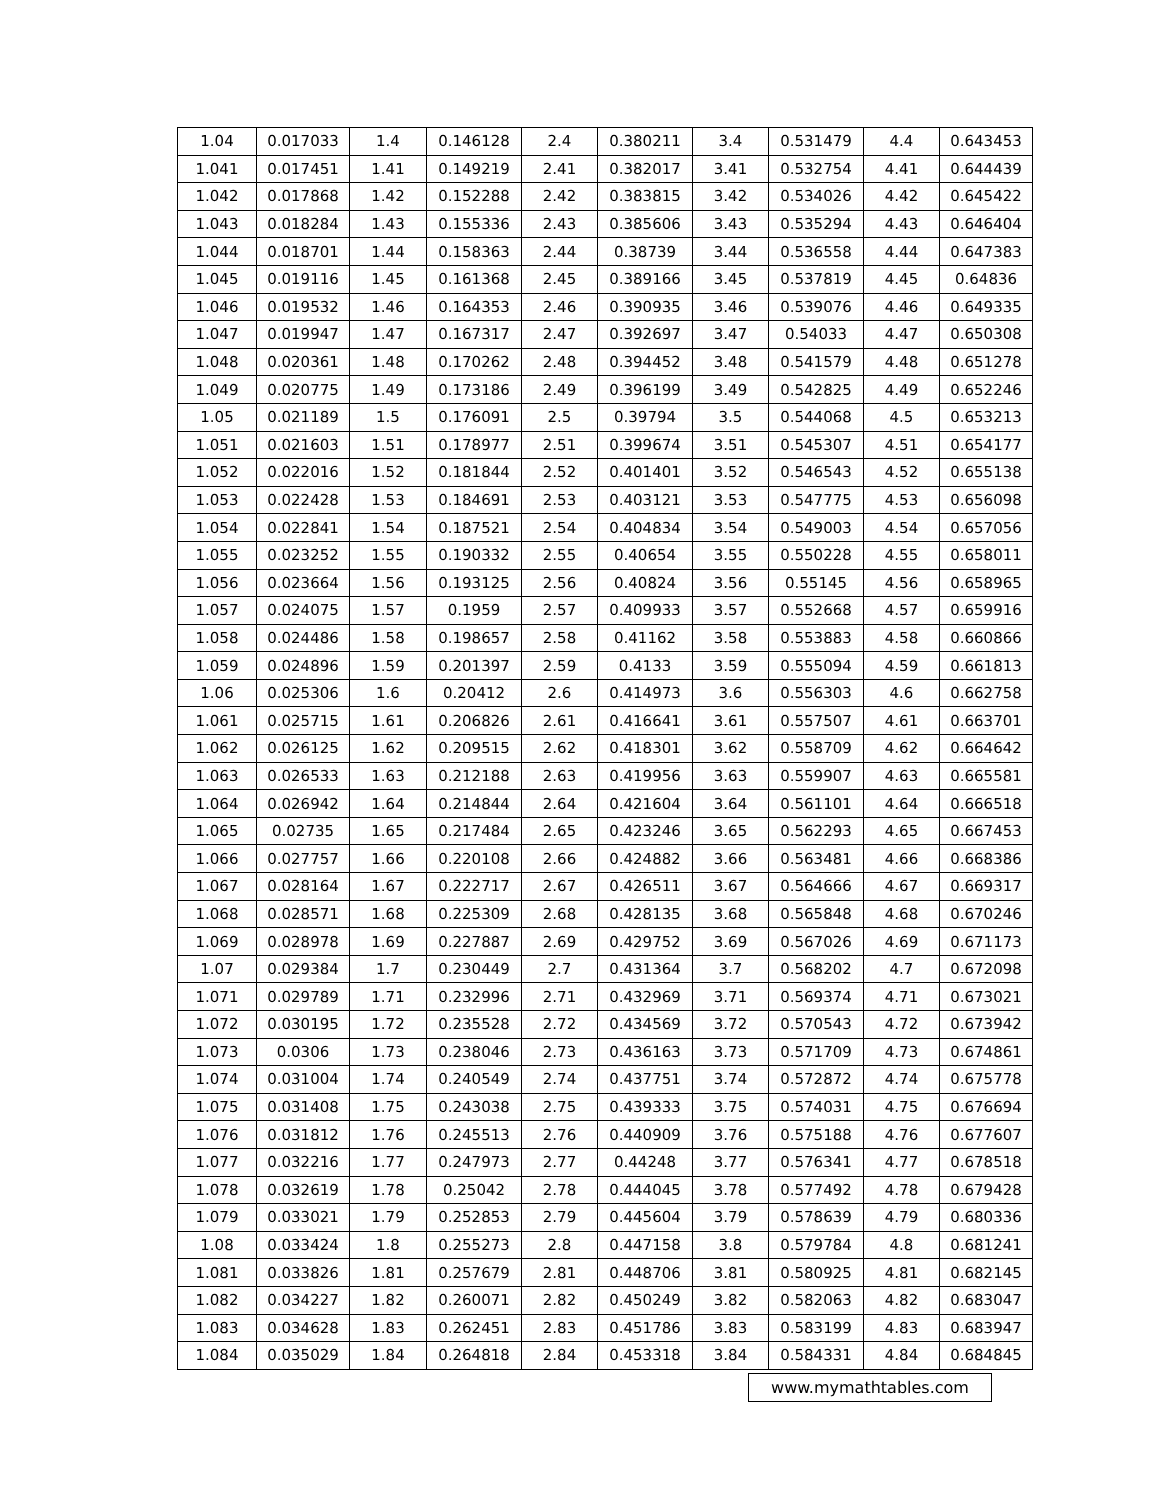| 1.04 | 0.017033 | 1.4 | 0.146128 | 2.4 | 0.380211 | 3.4 | 0.531479 | 4.4 | 0.643453 |
| 1.041 | 0.017451 | 1.41 | 0.149219 | 2.41 | 0.382017 | 3.41 | 0.532754 | 4.41 | 0.644439 |
| 1.042 | 0.017868 | 1.42 | 0.152288 | 2.42 | 0.383815 | 3.42 | 0.534026 | 4.42 | 0.645422 |
| 1.043 | 0.018284 | 1.43 | 0.155336 | 2.43 | 0.385606 | 3.43 | 0.535294 | 4.43 | 0.646404 |
| 1.044 | 0.018701 | 1.44 | 0.158363 | 2.44 | 0.38739 | 3.44 | 0.536558 | 4.44 | 0.647383 |
| 1.045 | 0.019116 | 1.45 | 0.161368 | 2.45 | 0.389166 | 3.45 | 0.537819 | 4.45 | 0.64836 |
| 1.046 | 0.019532 | 1.46 | 0.164353 | 2.46 | 0.390935 | 3.46 | 0.539076 | 4.46 | 0.649335 |
| 1.047 | 0.019947 | 1.47 | 0.167317 | 2.47 | 0.392697 | 3.47 | 0.54033 | 4.47 | 0.650308 |
| 1.048 | 0.020361 | 1.48 | 0.170262 | 2.48 | 0.394452 | 3.48 | 0.541579 | 4.48 | 0.651278 |
| 1.049 | 0.020775 | 1.49 | 0.173186 | 2.49 | 0.396199 | 3.49 | 0.542825 | 4.49 | 0.652246 |
| 1.05 | 0.021189 | 1.5 | 0.176091 | 2.5 | 0.39794 | 3.5 | 0.544068 | 4.5 | 0.653213 |
| 1.051 | 0.021603 | 1.51 | 0.178977 | 2.51 | 0.399674 | 3.51 | 0.545307 | 4.51 | 0.654177 |
| 1.052 | 0.022016 | 1.52 | 0.181844 | 2.52 | 0.401401 | 3.52 | 0.546543 | 4.52 | 0.655138 |
| 1.053 | 0.022428 | 1.53 | 0.184691 | 2.53 | 0.403121 | 3.53 | 0.547775 | 4.53 | 0.656098 |
| 1.054 | 0.022841 | 1.54 | 0.187521 | 2.54 | 0.404834 | 3.54 | 0.549003 | 4.54 | 0.657056 |
| 1.055 | 0.023252 | 1.55 | 0.190332 | 2.55 | 0.40654 | 3.55 | 0.550228 | 4.55 | 0.658011 |
| 1.056 | 0.023664 | 1.56 | 0.193125 | 2.56 | 0.40824 | 3.56 | 0.55145 | 4.56 | 0.658965 |
| 1.057 | 0.024075 | 1.57 | 0.1959 | 2.57 | 0.409933 | 3.57 | 0.552668 | 4.57 | 0.659916 |
| 1.058 | 0.024486 | 1.58 | 0.198657 | 2.58 | 0.41162 | 3.58 | 0.553883 | 4.58 | 0.660866 |
| 1.059 | 0.024896 | 1.59 | 0.201397 | 2.59 | 0.4133 | 3.59 | 0.555094 | 4.59 | 0.661813 |
| 1.06 | 0.025306 | 1.6 | 0.20412 | 2.6 | 0.414973 | 3.6 | 0.556303 | 4.6 | 0.662758 |
| 1.061 | 0.025715 | 1.61 | 0.206826 | 2.61 | 0.416641 | 3.61 | 0.557507 | 4.61 | 0.663701 |
| 1.062 | 0.026125 | 1.62 | 0.209515 | 2.62 | 0.418301 | 3.62 | 0.558709 | 4.62 | 0.664642 |
| 1.063 | 0.026533 | 1.63 | 0.212188 | 2.63 | 0.419956 | 3.63 | 0.559907 | 4.63 | 0.665581 |
| 1.064 | 0.026942 | 1.64 | 0.214844 | 2.64 | 0.421604 | 3.64 | 0.561101 | 4.64 | 0.666518 |
| 1.065 | 0.02735 | 1.65 | 0.217484 | 2.65 | 0.423246 | 3.65 | 0.562293 | 4.65 | 0.667453 |
| 1.066 | 0.027757 | 1.66 | 0.220108 | 2.66 | 0.424882 | 3.66 | 0.563481 | 4.66 | 0.668386 |
| 1.067 | 0.028164 | 1.67 | 0.222717 | 2.67 | 0.426511 | 3.67 | 0.564666 | 4.67 | 0.669317 |
| 1.068 | 0.028571 | 1.68 | 0.225309 | 2.68 | 0.428135 | 3.68 | 0.565848 | 4.68 | 0.670246 |
| 1.069 | 0.028978 | 1.69 | 0.227887 | 2.69 | 0.429752 | 3.69 | 0.567026 | 4.69 | 0.671173 |
| 1.07 | 0.029384 | 1.7 | 0.230449 | 2.7 | 0.431364 | 3.7 | 0.568202 | 4.7 | 0.672098 |
| 1.071 | 0.029789 | 1.71 | 0.232996 | 2.71 | 0.432969 | 3.71 | 0.569374 | 4.71 | 0.673021 |
| 1.072 | 0.030195 | 1.72 | 0.235528 | 2.72 | 0.434569 | 3.72 | 0.570543 | 4.72 | 0.673942 |
| 1.073 | 0.0306 | 1.73 | 0.238046 | 2.73 | 0.436163 | 3.73 | 0.571709 | 4.73 | 0.674861 |
| 1.074 | 0.031004 | 1.74 | 0.240549 | 2.74 | 0.437751 | 3.74 | 0.572872 | 4.74 | 0.675778 |
| 1.075 | 0.031408 | 1.75 | 0.243038 | 2.75 | 0.439333 | 3.75 | 0.574031 | 4.75 | 0.676694 |
| 1.076 | 0.031812 | 1.76 | 0.245513 | 2.76 | 0.440909 | 3.76 | 0.575188 | 4.76 | 0.677607 |
| 1.077 | 0.032216 | 1.77 | 0.247973 | 2.77 | 0.44248 | 3.77 | 0.576341 | 4.77 | 0.678518 |
| 1.078 | 0.032619 | 1.78 | 0.25042 | 2.78 | 0.444045 | 3.78 | 0.577492 | 4.78 | 0.679428 |
| 1.079 | 0.033021 | 1.79 | 0.252853 | 2.79 | 0.445604 | 3.79 | 0.578639 | 4.79 | 0.680336 |
| 1.08 | 0.033424 | 1.8 | 0.255273 | 2.8 | 0.447158 | 3.8 | 0.579784 | 4.8 | 0.681241 |
| 1.081 | 0.033826 | 1.81 | 0.257679 | 2.81 | 0.448706 | 3.81 | 0.580925 | 4.81 | 0.682145 |
| 1.082 | 0.034227 | 1.82 | 0.260071 | 2.82 | 0.450249 | 3.82 | 0.582063 | 4.82 | 0.683047 |
| 1.083 | 0.034628 | 1.83 | 0.262451 | 2.83 | 0.451786 | 3.83 | 0.583199 | 4.83 | 0.683947 |
| 1.084 | 0.035029 | 1.84 | 0.264818 | 2.84 | 0.453318 | 3.84 | 0.584331 | 4.84 | 0.684845 |
www.mymathtables.com